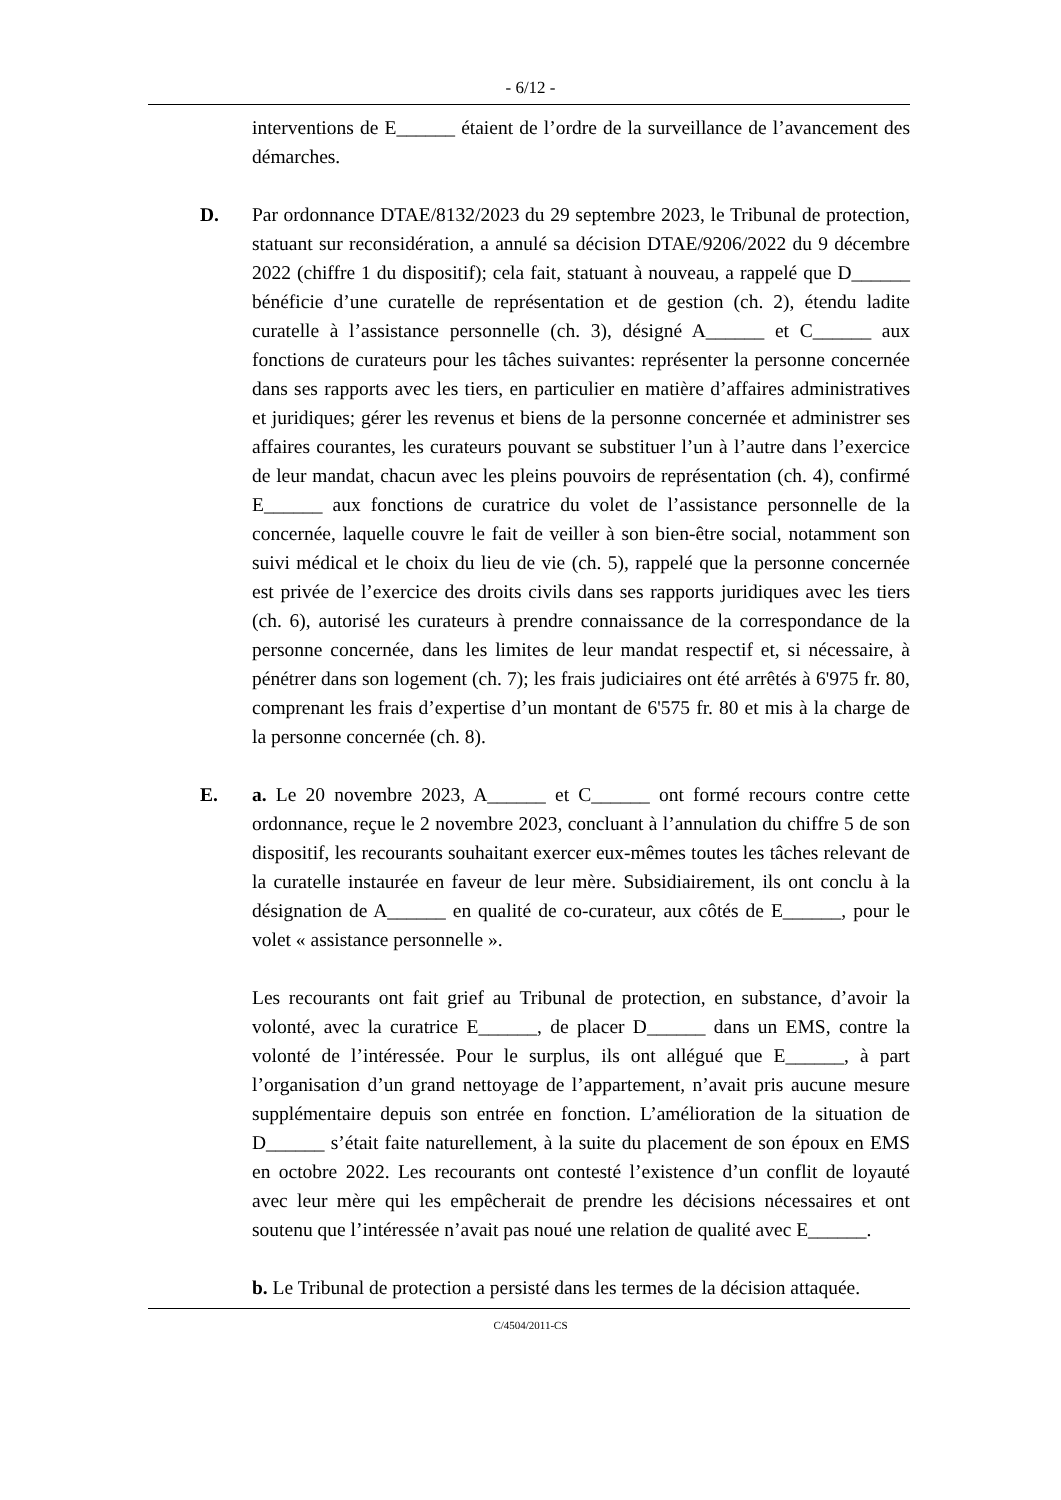- 6/12 -
interventions de E______ étaient de l’ordre de la surveillance de l’avancement des démarches.
D. Par ordonnance DTAE/8132/2023 du 29 septembre 2023, le Tribunal de protection, statuant sur reconsidération, a annulé sa décision DTAE/9206/2022 du 9 décembre 2022 (chiffre 1 du dispositif); cela fait, statuant à nouveau, a rappelé que D______ bénéficie d’une curatelle de représentation et de gestion (ch. 2), étendu ladite curatelle à l’assistance personnelle (ch. 3), désigné A______ et C______ aux fonctions de curateurs pour les tâches suivantes: représenter la personne concernée dans ses rapports avec les tiers, en particulier en matière d’affaires administratives et juridiques; gérer les revenus et biens de la personne concernée et administrer ses affaires courantes, les curateurs pouvant se substituer l’un à l’autre dans l’exercice de leur mandat, chacun avec les pleins pouvoirs de représentation (ch. 4), confirmé E______ aux fonctions de curatrice du volet de l’assistance personnelle de la concernée, laquelle couvre le fait de veiller à son bien-être social, notamment son suivi médical et le choix du lieu de vie (ch. 5), rappelé que la personne concernée est privée de l’exercice des droits civils dans ses rapports juridiques avec les tiers (ch. 6), autorisé les curateurs à prendre connaissance de la correspondance de la personne concernée, dans les limites de leur mandat respectif et, si nécessaire, à pénétrer dans son logement (ch. 7); les frais judiciaires ont été arrêtés à 6'975 fr. 80, comprenant les frais d’expertise d’un montant de 6'575 fr. 80 et mis à la charge de la personne concernée (ch. 8).
E. a. Le 20 novembre 2023, A______ et C______ ont formé recours contre cette ordonnance, reçue le 2 novembre 2023, concluant à l’annulation du chiffre 5 de son dispositif, les recourants souhaitant exercer eux-mêmes toutes les tâches relevant de la curatelle instaurée en faveur de leur mère. Subsidiairement, ils ont conclu à la désignation de A______ en qualité de co-curateur, aux côtés de E______, pour le volet « assistance personnelle ».
Les recourants ont fait grief au Tribunal de protection, en substance, d’avoir la volonté, avec la curatrice E______, de placer D______ dans un EMS, contre la volonté de l’intéressée. Pour le surplus, ils ont allégué que E______, à part l’organisation d’un grand nettoyage de l’appartement, n’avait pris aucune mesure supplémentaire depuis son entrée en fonction. L’amélioration de la situation de D______ s’était faite naturellement, à la suite du placement de son époux en EMS en octobre 2022. Les recourants ont contesté l’existence d’un conflit de loyauté avec leur mère qui les empêcherait de prendre les décisions nécessaires et ont soutenu que l’intéressée n’avait pas noué une relation de qualité avec E______.
b. Le Tribunal de protection a persisté dans les termes de la décision attaquée.
C/4504/2011-CS